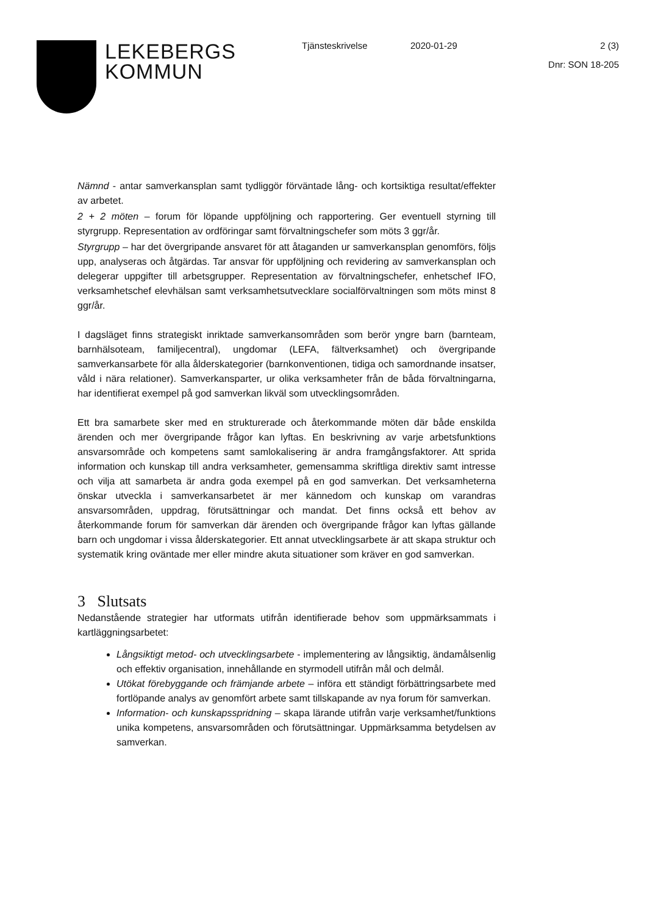LEKEBERGS
KOMMUN
Tjänsteskrivelse 2020-01-29 2 (3)
Dnr: SON 18-205
Nämnd - antar samverkansplan samt tydliggör förväntade lång- och kortsiktiga resultat/effekter av arbetet.
2 + 2 möten – forum för löpande uppföljning och rapportering. Ger eventuell styrning till styrgrupp. Representation av ordföringar samt förvaltningschefer som möts 3 ggr/år.
Styrgrupp – har det övergripande ansvaret för att åtaganden ur samverkansplan genomförs, följs upp, analyseras och åtgärdas. Tar ansvar för uppföljning och revidering av samverkansplan och delegerar uppgifter till arbetsgrupper. Representation av förvaltningschefer, enhetschef IFO, verksamhetschef elevhälsan samt verksamhetsutvecklare socialförvaltningen som möts minst 8 ggr/år.
I dagsläget finns strategiskt inriktade samverkansområden som berör yngre barn (barnteam, barnhälsoteam, familjecentral), ungdomar (LEFA, fältverksamhet) och övergripande samverkansarbete för alla ålderskategorier (barnkonventionen, tidiga och samordnande insatser, våld i nära relationer). Samverkansparter, ur olika verksamheter från de båda förvaltningarna, har identifierat exempel på god samverkan likväl som utvecklingsområden.
Ett bra samarbete sker med en strukturerade och återkommande möten där både enskilda ärenden och mer övergripande frågor kan lyftas. En beskrivning av varje arbetsfunktions ansvarsområde och kompetens samt samlokalisering är andra framgångsfaktorer. Att sprida information och kunskap till andra verksamheter, gemensamma skriftliga direktiv samt intresse och vilja att samarbeta är andra goda exempel på en god samverkan. Det verksamheterna önskar utveckla i samverkansarbetet är mer kännedom och kunskap om varandras ansvarsområden, uppdrag, förutsättningar och mandat. Det finns också ett behov av återkommande forum för samverkan där ärenden och övergripande frågor kan lyftas gällande barn och ungdomar i vissa ålderskategorier. Ett annat utvecklingsarbete är att skapa struktur och systematik kring oväntade mer eller mindre akuta situationer som kräver en god samverkan.
3 Slutsats
Nedanstående strategier har utformats utifrån identifierade behov som uppmärksammats i kartläggningsarbetet:
Långsiktigt metod- och utvecklingsarbete - implementering av långsiktig, ändamålsenlig och effektiv organisation, innehållande en styrmodell utifrån mål och delmål.
Utökat förebyggande och främjande arbete – införa ett ständigt förbättringsarbete med fortlöpande analys av genomfört arbete samt tillskapande av nya forum för samverkan.
Information- och kunskapsspridning – skapa lärande utifrån varje verksamhet/funktions unika kompetens, ansvarsområden och förutsättningar. Uppmärksamma betydelsen av samverkan.